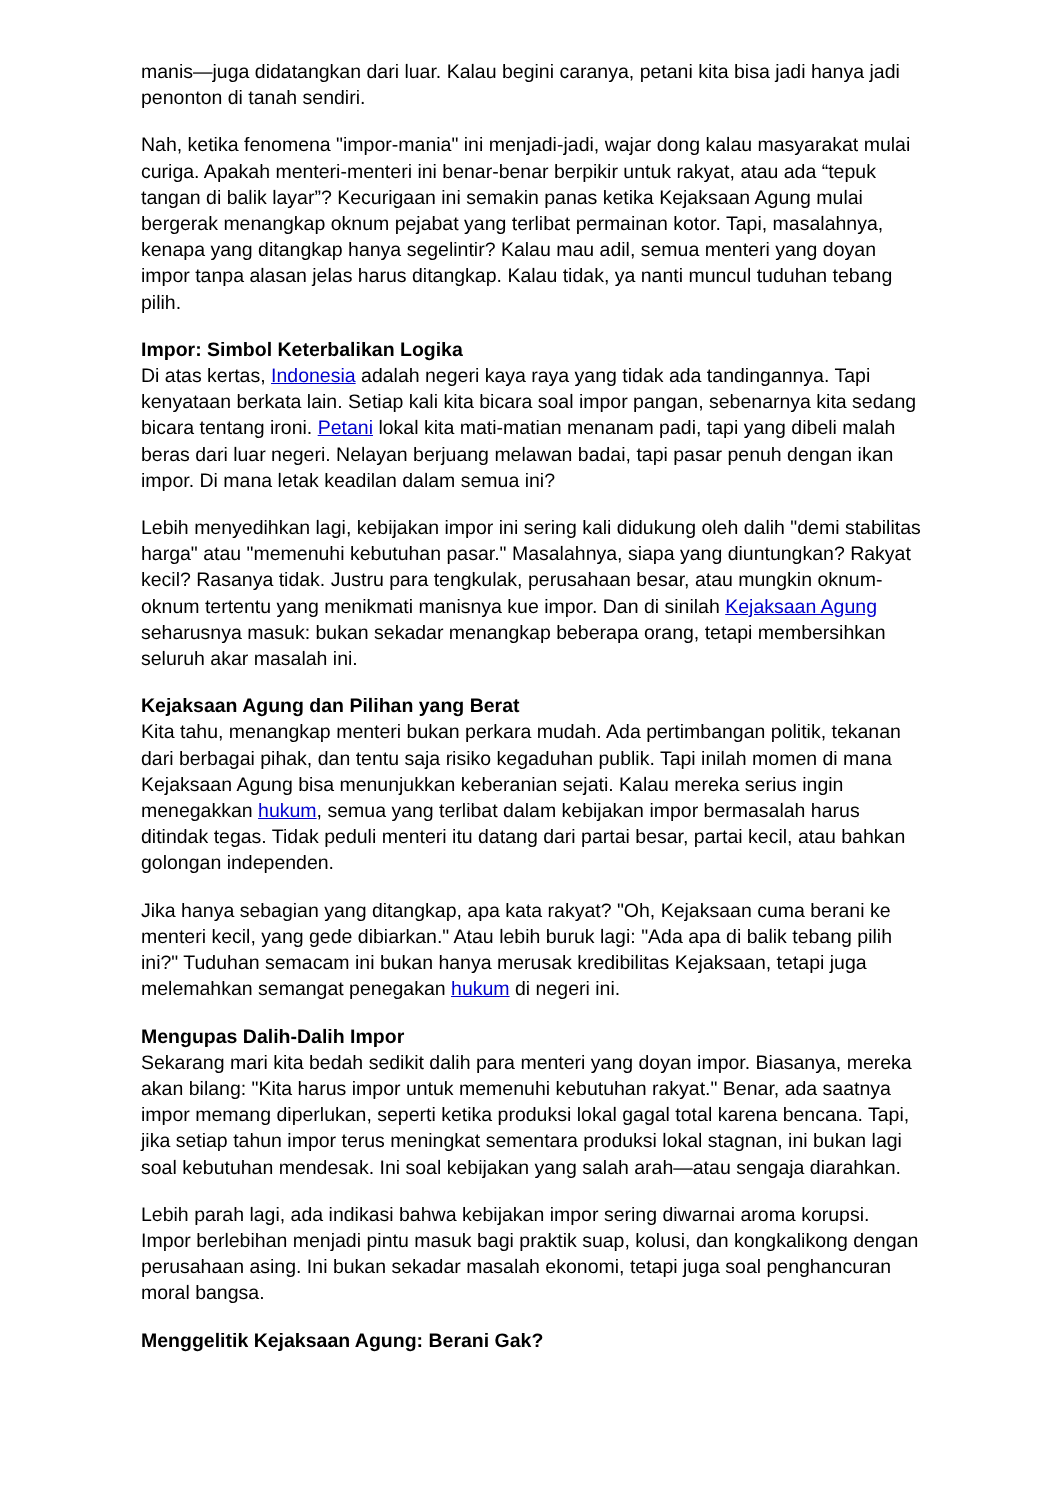manis—juga didatangkan dari luar. Kalau begini caranya, petani kita bisa jadi hanya jadi penonton di tanah sendiri.
Nah, ketika fenomena "impor-mania" ini menjadi-jadi, wajar dong kalau masyarakat mulai curiga. Apakah menteri-menteri ini benar-benar berpikir untuk rakyat, atau ada “tepuk tangan di balik layar”? Kecurigaan ini semakin panas ketika Kejaksaan Agung mulai bergerak menangkap oknum pejabat yang terlibat permainan kotor. Tapi, masalahnya, kenapa yang ditangkap hanya segelintir? Kalau mau adil, semua menteri yang doyan impor tanpa alasan jelas harus ditangkap. Kalau tidak, ya nanti muncul tuduhan tebang pilih.
Impor: Simbol Keterbalikan Logika
Di atas kertas, Indonesia adalah negeri kaya raya yang tidak ada tandingannya. Tapi kenyataan berkata lain. Setiap kali kita bicara soal impor pangan, sebenarnya kita sedang bicara tentang ironi. Petani lokal kita mati-matian menanam padi, tapi yang dibeli malah beras dari luar negeri. Nelayan berjuang melawan badai, tapi pasar penuh dengan ikan impor. Di mana letak keadilan dalam semua ini?
Lebih menyedihkan lagi, kebijakan impor ini sering kali didukung oleh dalih "demi stabilitas harga" atau "memenuhi kebutuhan pasar." Masalahnya, siapa yang diuntungkan? Rakyat kecil? Rasanya tidak. Justru para tengkulak, perusahaan besar, atau mungkin oknum-oknum tertentu yang menikmati manisnya kue impor. Dan di sinilah Kejaksaan Agung seharusnya masuk: bukan sekadar menangkap beberapa orang, tetapi membersihkan seluruh akar masalah ini.
Kejaksaan Agung dan Pilihan yang Berat
Kita tahu, menangkap menteri bukan perkara mudah. Ada pertimbangan politik, tekanan dari berbagai pihak, dan tentu saja risiko kegaduhan publik. Tapi inilah momen di mana Kejaksaan Agung bisa menunjukkan keberanian sejati. Kalau mereka serius ingin menegakkan hukum, semua yang terlibat dalam kebijakan impor bermasalah harus ditindak tegas. Tidak peduli menteri itu datang dari partai besar, partai kecil, atau bahkan golongan independen.
Jika hanya sebagian yang ditangkap, apa kata rakyat? "Oh, Kejaksaan cuma berani ke menteri kecil, yang gede dibiarkan." Atau lebih buruk lagi: "Ada apa di balik tebang pilih ini?" Tuduhan semacam ini bukan hanya merusak kredibilitas Kejaksaan, tetapi juga melemahkan semangat penegakan hukum di negeri ini.
Mengupas Dalih-Dalih Impor
Sekarang mari kita bedah sedikit dalih para menteri yang doyan impor. Biasanya, mereka akan bilang: "Kita harus impor untuk memenuhi kebutuhan rakyat." Benar, ada saatnya impor memang diperlukan, seperti ketika produksi lokal gagal total karena bencana. Tapi, jika setiap tahun impor terus meningkat sementara produksi lokal stagnan, ini bukan lagi soal kebutuhan mendesak. Ini soal kebijakan yang salah arah—atau sengaja diarahkan.
Lebih parah lagi, ada indikasi bahwa kebijakan impor sering diwarnai aroma korupsi. Impor berlebihan menjadi pintu masuk bagi praktik suap, kolusi, dan kongkalikong dengan perusahaan asing. Ini bukan sekadar masalah ekonomi, tetapi juga soal penghancuran moral bangsa.
Menggelitik Kejaksaan Agung: Berani Gak?